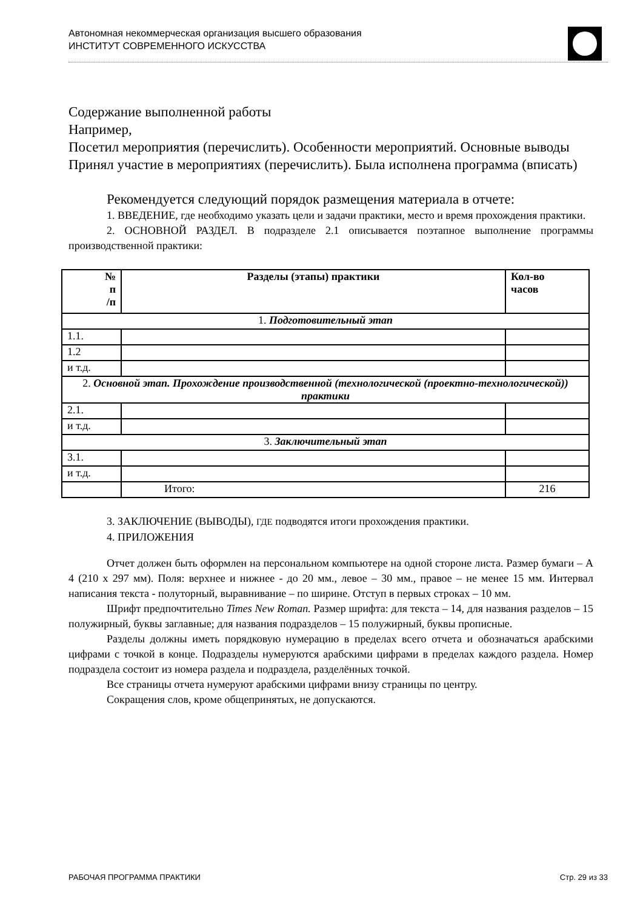Автономная некоммерческая организация высшего образования
ИНСТИТУТ СОВРЕМЕННОГО ИСКУССТВА
Содержание выполненной работы
Например,
Посетил мероприятия (перечислить). Особенности мероприятий. Основные выводы
Принял участие в мероприятиях (перечислить). Была исполнена программа (вписать)
Рекомендуется следующий порядок размещения материала в отчете:
1. ВВЕДЕНИЕ, где необходимо указать цели и задачи практики, место и время прохождения практики.
2. ОСНОВНОЙ РАЗДЕЛ. В подразделе 2.1 описывается поэтапное выполнение программы производственной практики:
| № п /п | Разделы (этапы) практики | Кол-во часов |
| --- | --- | --- |
| 1. Подготовительный этап | | |
| 1.1. | | |
| 1.2 | | |
| и т.д. | | |
| 2. Основной этап. Прохождение производственной (технологической (проектно-технологической)) практики | | |
| 2.1. | | |
| и т.д. | | |
| 3. Заключительный этап | | |
| 3.1. | | |
| и т.д. | | |
| | Итого: | 216 |
3. ЗАКЛЮЧЕНИЕ (ВЫВОДЫ), ГДЕ подводятся итоги прохождения практики.
4. ПРИЛОЖЕНИЯ
Отчет должен быть оформлен на персональном компьютере на одной стороне листа. Размер бумаги – А 4 (210 х 297 мм). Поля: верхнее и нижнее - до 20 мм., левое – 30 мм., правое – не менее 15 мм. Интервал написания текста - полуторный, выравнивание – по ширине. Отступ в первых строках – 10 мм.
Шрифт предпочтительно Times New Roman. Размер шрифта: для текста – 14, для названия разделов – 15 полужирный, буквы заглавные; для названия подразделов – 15 полужирный, буквы прописные.
Разделы должны иметь порядковую нумерацию в пределах всего отчета и обозначаться арабскими цифрами с точкой в конце. Подразделы нумеруются арабскими цифрами в пределах каждого раздела. Номер подраздела состоит из номера раздела и подраздела, разделённых точкой.
Все страницы отчета нумеруют арабскими цифрами внизу страницы по центру.
Сокращения слов, кроме общепринятых, не допускаются.
РАБОЧАЯ ПРОГРАММА ПРАКТИКИ Стр. 29 из 33